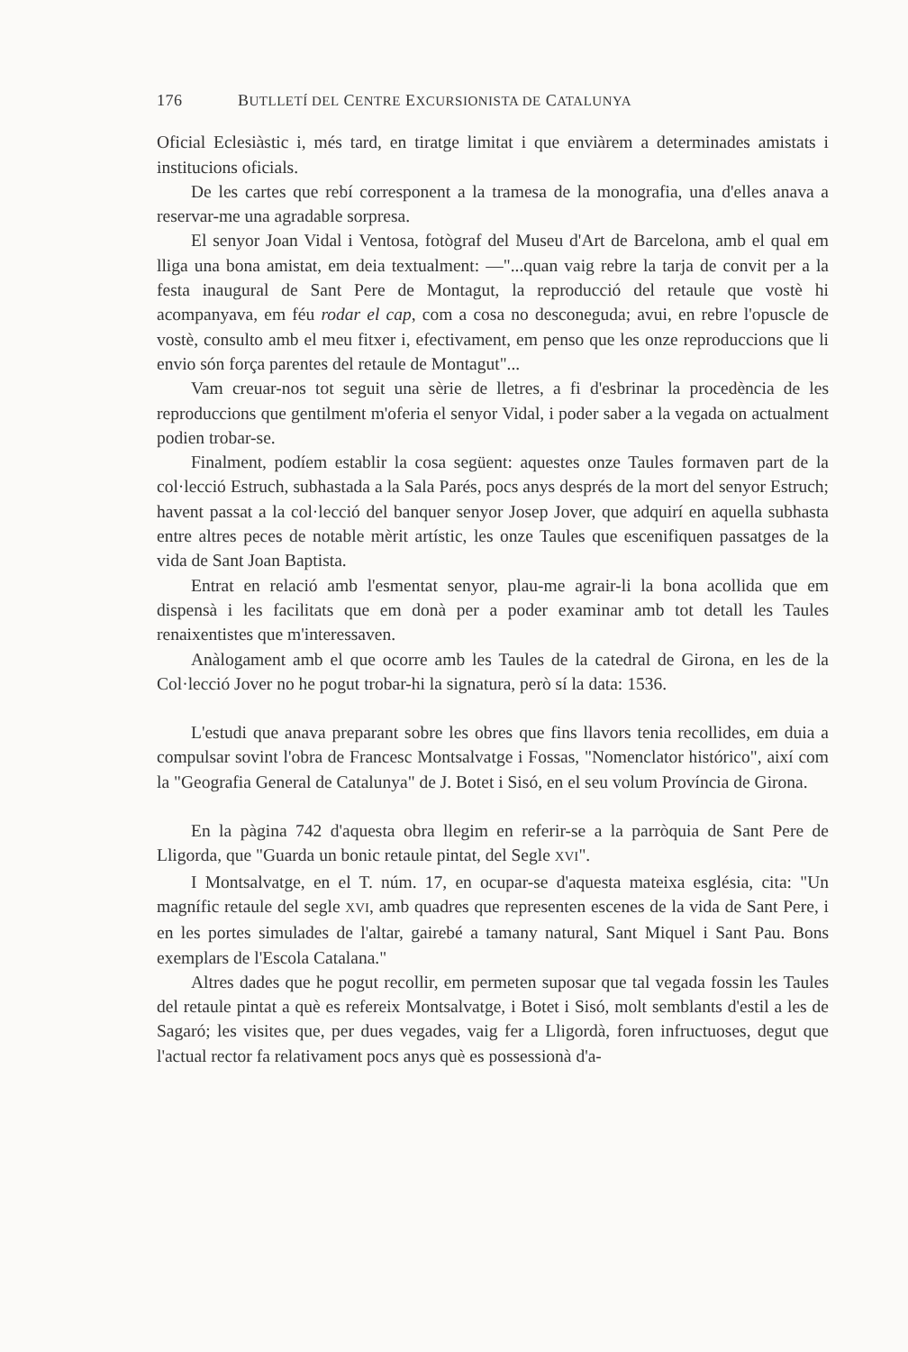176 BUTLLETÍ DEL CENTRE EXCURSIONISTA DE CATALUNYA
Oficial Eclesiàstic i, més tard, en tiratge limitat i que enviàrem a determinades amistats i institucions oficials.
De les cartes que rebí corresponent a la tramesa de la monografia, una d'elles anava a reservar-me una agradable sorpresa.
El senyor Joan Vidal i Ventosa, fotògraf del Museu d'Art de Barcelona, amb el qual em lliga una bona amistat, em deia textualment: —"...quan vaig rebre la tarja de convit per a la festa inaugural de Sant Pere de Montagut, la reproducció del retaule que vostè hi acompanyava, em féu rodar el cap, com a cosa no desconeguda; avui, en rebre l'opuscle de vostè, consulto amb el meu fitxer i, efectivament, em penso que les onze reproduccions que li envio són força parentes del retaule de Montagut"...
Vam creuar-nos tot seguit una sèrie de lletres, a fi d'esbrinar la procedència de les reproduccions que gentilment m'oferia el senyor Vidal, i poder saber a la vegada on actualment podien trobar-se.
Finalment, podíem establir la cosa següent: aquestes onze Taules formaven part de la col·lecció Estruch, subhastada a la Sala Parés, pocs anys després de la mort del senyor Estruch; havent passat a la col·lecció del banquer senyor Josep Jover, que adquirí en aquella subhasta entre altres peces de notable mèrit artístic, les onze Taules que escenifiquen passatges de la vida de Sant Joan Baptista.
Entrat en relació amb l'esmentat senyor, plau-me agrair-li la bona acollida que em dispensà i les facilitats que em donà per a poder examinar amb tot detall les Taules renaixentistes que m'interessaven.
Anàlogament amb el que ocorre amb les Taules de la catedral de Girona, en les de la Col·lecció Jover no he pogut trobar-hi la signatura, però sí la data: 1536.
L'estudi que anava preparant sobre les obres que fins llavors tenia recollides, em duia a compulsar sovint l'obra de Francesc Montsalvatge i Fossas, "Nomenclator histórico", així com la "Geografia General de Catalunya" de J. Botet i Sisó, en el seu volum Província de Girona.
En la pàgina 742 d'aquesta obra llegim en referir-se a la parròquia de Sant Pere de Lligorda, que "Guarda un bonic retaule pintat, del Segle XVI".
I Montsalvatge, en el T. núm. 17, en ocupar-se d'aquesta mateixa església, cita: "Un magnífic retaule del segle XVI, amb quadres que representen escenes de la vida de Sant Pere, i en les portes simulades de l'altar, gairebé a tamany natural, Sant Miquel i Sant Pau. Bons exemplars de l'Escola Catalana."
Altres dades que he pogut recollir, em permeten suposar que tal vegada fossin les Taules del retaule pintat a què es refereix Montsalvatge, i Botet i Sisó, molt semblants d'estil a les de Sagaró; les visites que, per dues vegades, vaig fer a Lligordà, foren infructuoses, degut que l'actual rector fa relativament pocs anys què es possessionà d'a-